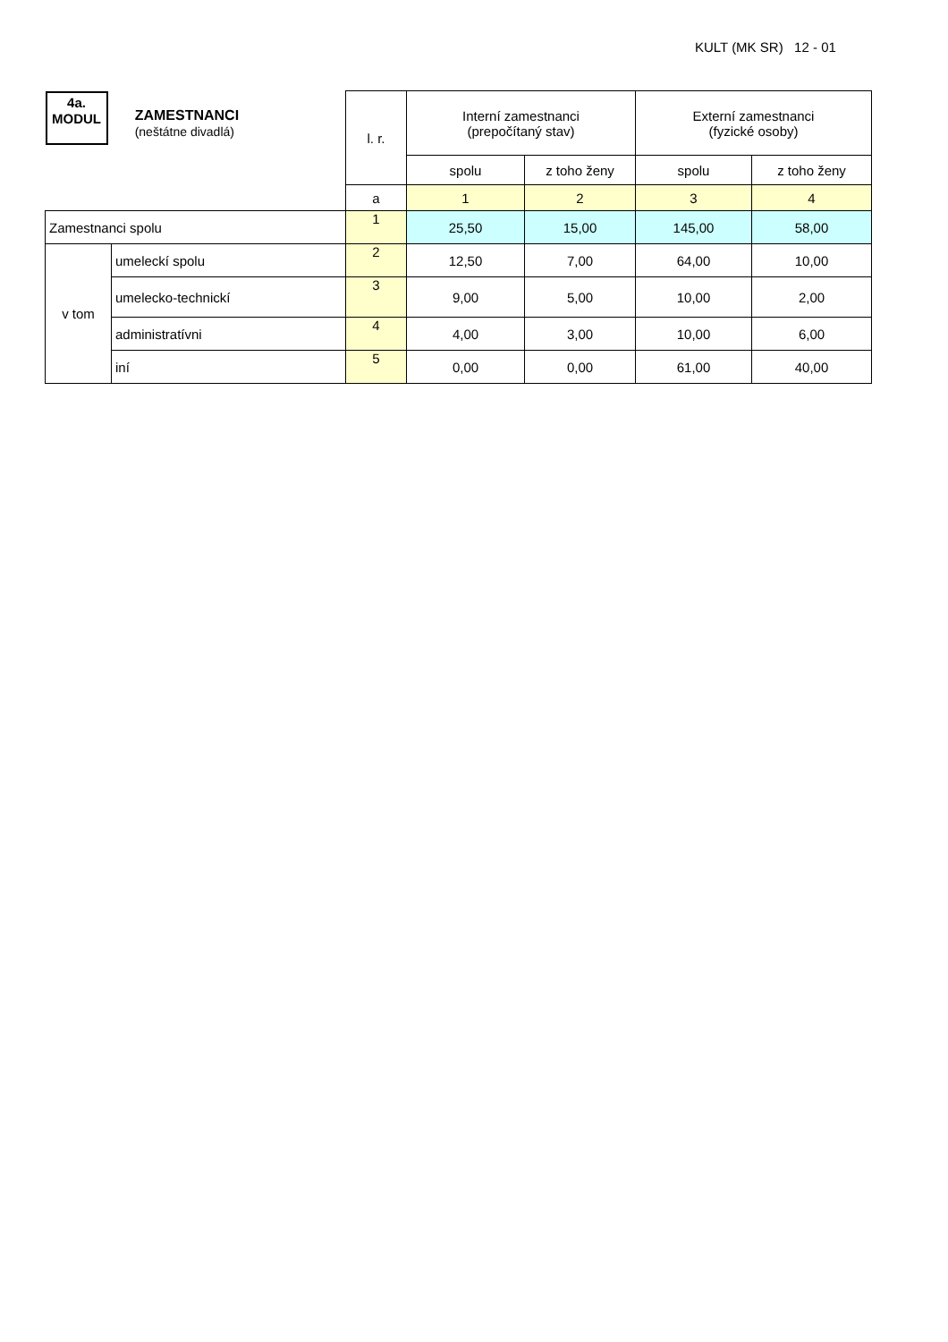KULT (MK SR) 12 - 01
| 4a. MODUL ZAMESTNANCI (neštátne divadlá) | | l. r. | Interní zamestnanci (prepočítaný stav) | | Externí zamestnanci (fyzické osoby) | |
| | | | spolu | z toho ženy | spolu | z toho ženy |
| | | a | 1 | 2 | 3 | 4 |
| Zamestnanci spolu | | 1 | 25,50 | 15,00 | 145,00 | 58,00 |
| v tom | umeleckí spolu | 2 | 12,50 | 7,00 | 64,00 | 10,00 |
| | umelecko-technickí | 3 | 9,00 | 5,00 | 10,00 | 2,00 |
| | administratívni | 4 | 4,00 | 3,00 | 10,00 | 6,00 |
| | iní | 5 | 0,00 | 0,00 | 61,00 | 40,00 |